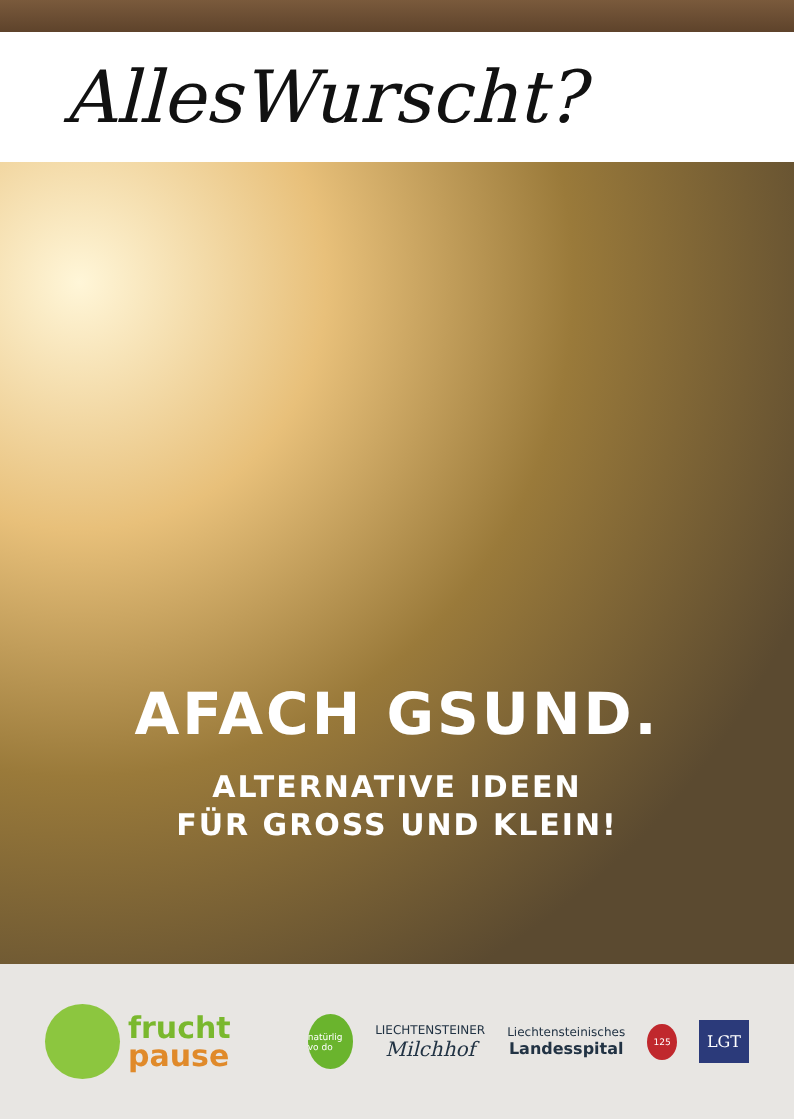AllesWurscht?
AFACH GSUND.
ALTERNATIVE IDEEN
FÜR GROSS UND KLEIN!
frucht
pause
natürlig vo do
LIECHTENSTEINER
Milchhof
Liechtensteinisches
Landesspital
125
LGT